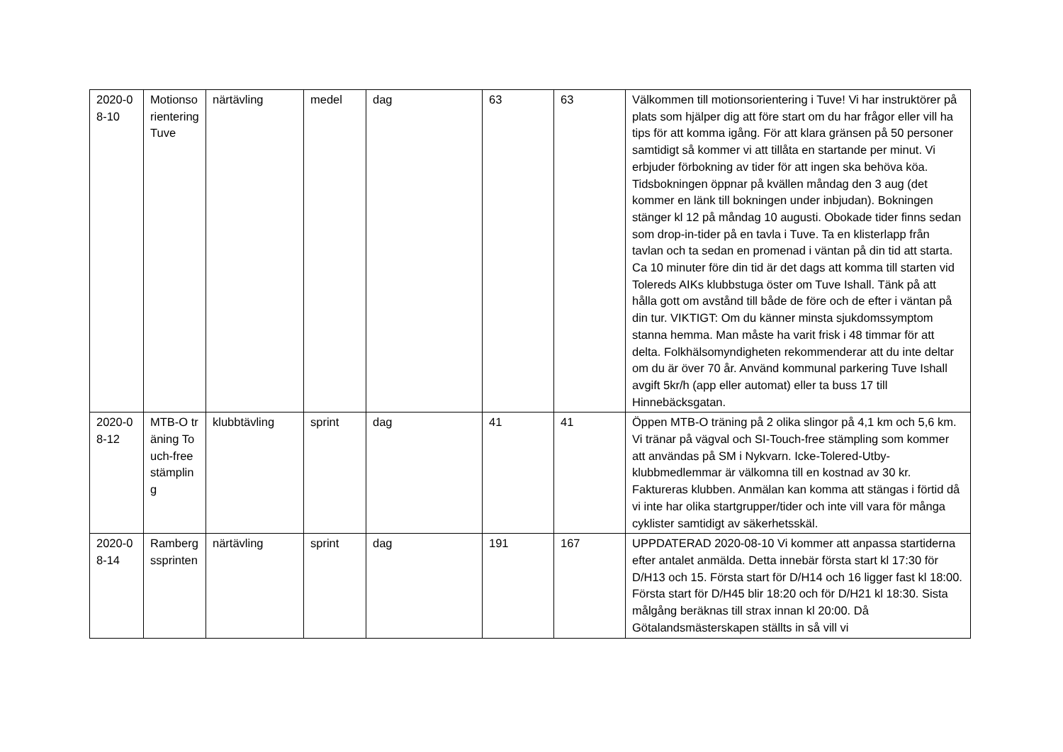| 2020-08-10 | Motionsorientering Tuve | närtävling | medel | dag | 63 | 63 | Välkommen till motionsorientering i Tuve! Vi har instruktörer på plats som hjälper dig att före start om du har frågor eller vill ha tips för att komma igång. För att klara gränsen på 50 personer samtidigt så kommer vi att tillåta en startande per minut. Vi erbjuder förbokning av tider för att ingen ska behöva köa. Tidsbokningen öppnar på kvällen måndag den 3 aug (det kommer en länk till bokningen under inbjudan). Bokningen stänger kl 12 på måndag 10 augusti. Obokade tider finns sedan som drop-in-tider på en tavla i Tuve. Ta en klisterlapp från tavlan och ta sedan en promenad i väntan på din tid att starta. Ca 10 minuter före din tid är det dags att komma till starten vid Tolereds AIKs klubbstuga öster om Tuve Ishall. Tänk på att hålla gott om avstånd till både de före och de efter i väntan på din tur. VIKTIGT: Om du känner minsta sjukdomssymptom stanna hemma. Man måste ha varit frisk i 48 timmar för att delta. Folkhälsomyndigheten rekommenderar att du inte deltar om du är över 70 år. Använd kommunal parkering Tuve Ishall avgift 5kr/h (app eller automat) eller ta buss 17 till Hinnebäcksgatan. |
| 2020-08-12 | MTB-O träning Touch-free stämpling | klubbtävling | sprint | dag | 41 | 41 | Öppen MTB-O träning på 2 olika slingor på 4,1 km och 5,6 km. Vi tränar på vägval och SI-Touch-free stämpling som kommer att användas på SM i Nykvarn. Icke-Tolered-Utby-klubbmedlemmar är välkomna till en kostnad av 30 kr. Faktureras klubben. Anmälan kan komma att stängas i förtid då vi inte har olika startgrupper/tider och inte vill vara för många cyklister samtidigt av säkerhetsskäl. |
| 2020-08-14 | Rambergssprinten | närtävling | sprint | dag | 191 | 167 | UPPDATERAD 2020-08-10 Vi kommer att anpassa startiderna efter antalet anmälda. Detta innebär första start kl 17:30 för D/H13 och 15. Första start för D/H14 och 16 ligger fast kl 18:00. Första start för D/H45 blir 18:20 och för D/H21 kl 18:30. Sista målgång beräknas till strax innan kl 20:00. Då Götalandsmästerskapen ställts in så vill vi |